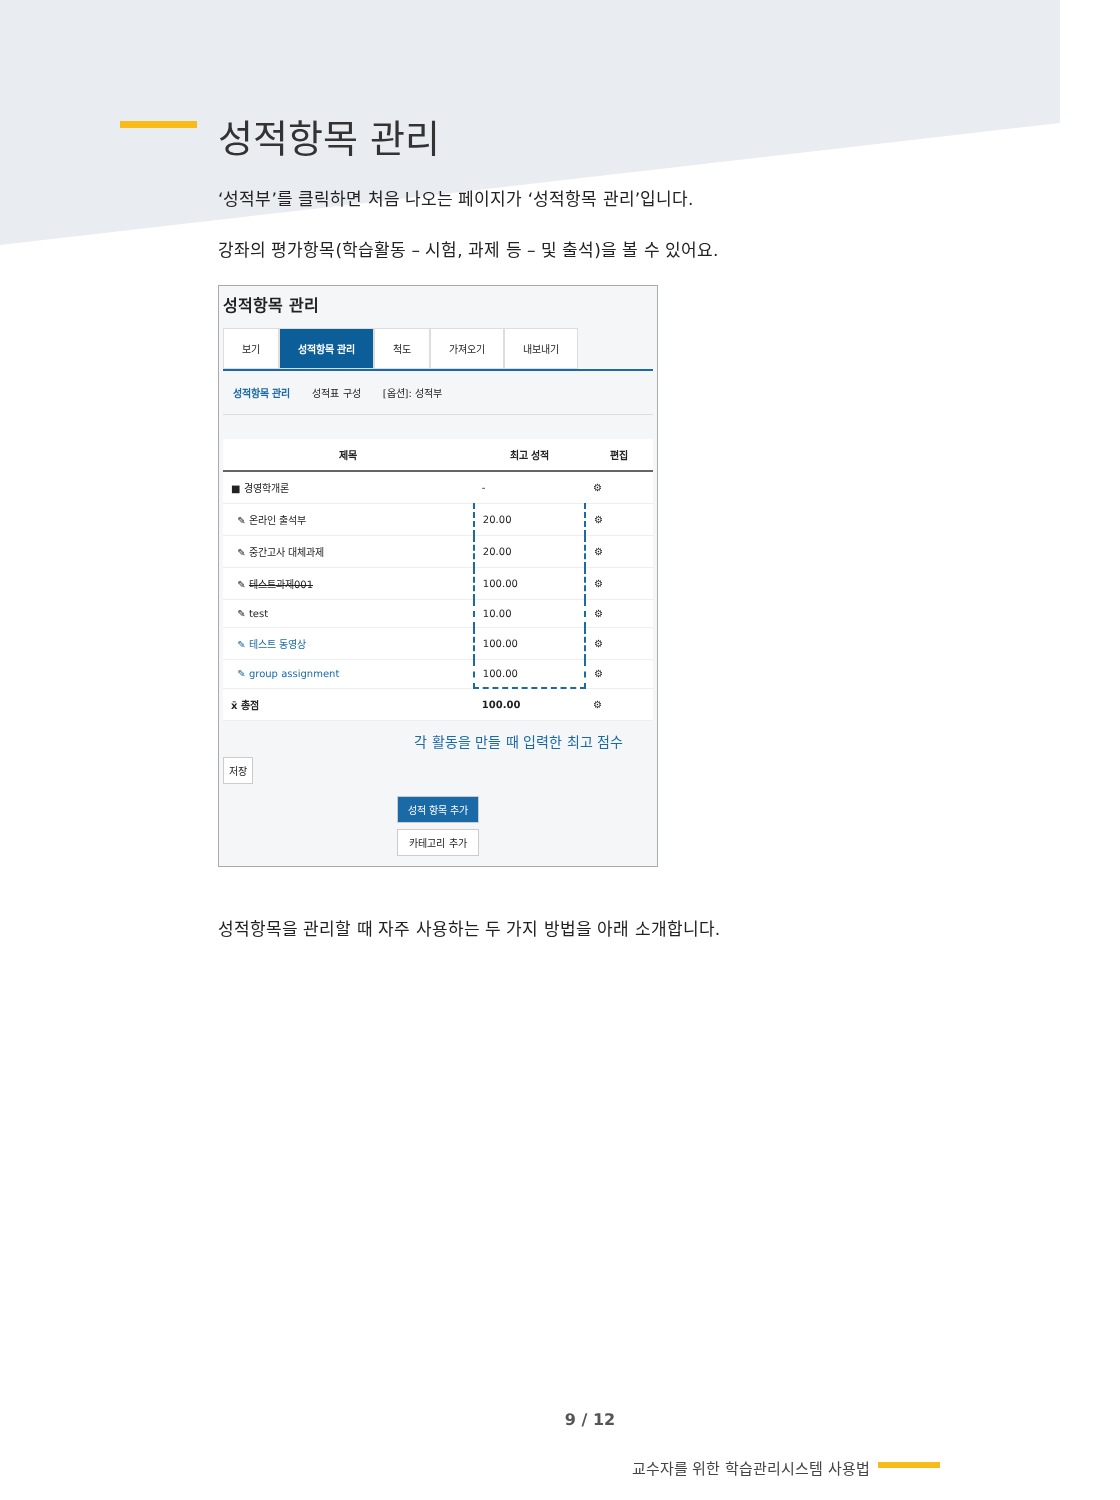성적항목 관리
‘성적부’를 클릭하면 처음 나오는 페이지가 ‘성적항목 관리’입니다.
강좌의 평가항목(학습활동 – 시험, 과제 등 – 및 출석)을 볼 수 있어요.
성적항목 관리
보기 성적항목 관리 척도 가져오기 내보내기
성적항목 관리 성적표 구성 [옵션]: 성적부
| 제목 | 최고 성적 | 편집 |
| --- | --- | --- |
| ■ 경영학개론 | - | ⚙ |
| ✎ 온라인 출석부 | 20.00 | ⚙ |
| ✎ 중간고사 대체과제 | 20.00 | ⚙ |
| ✎ 테스트과제001 | 100.00 | ⚙ |
| ✎ test | 10.00 | ⚙ |
| ✎ 테스트 동영상 | 100.00 | ⚙ |
| ✎ group assignment | 100.00 | ⚙ |
| x̄ 총점 | 100.00 | ⚙ |
각 활동을 만들 때 입력한 최고 점수
저장
성적 항목 추가
카테고리 추가
성적항목을 관리할 때 자주 사용하는 두 가지 방법을 아래 소개합니다.
9 / 12
교수자를 위한 학습관리시스템 사용법